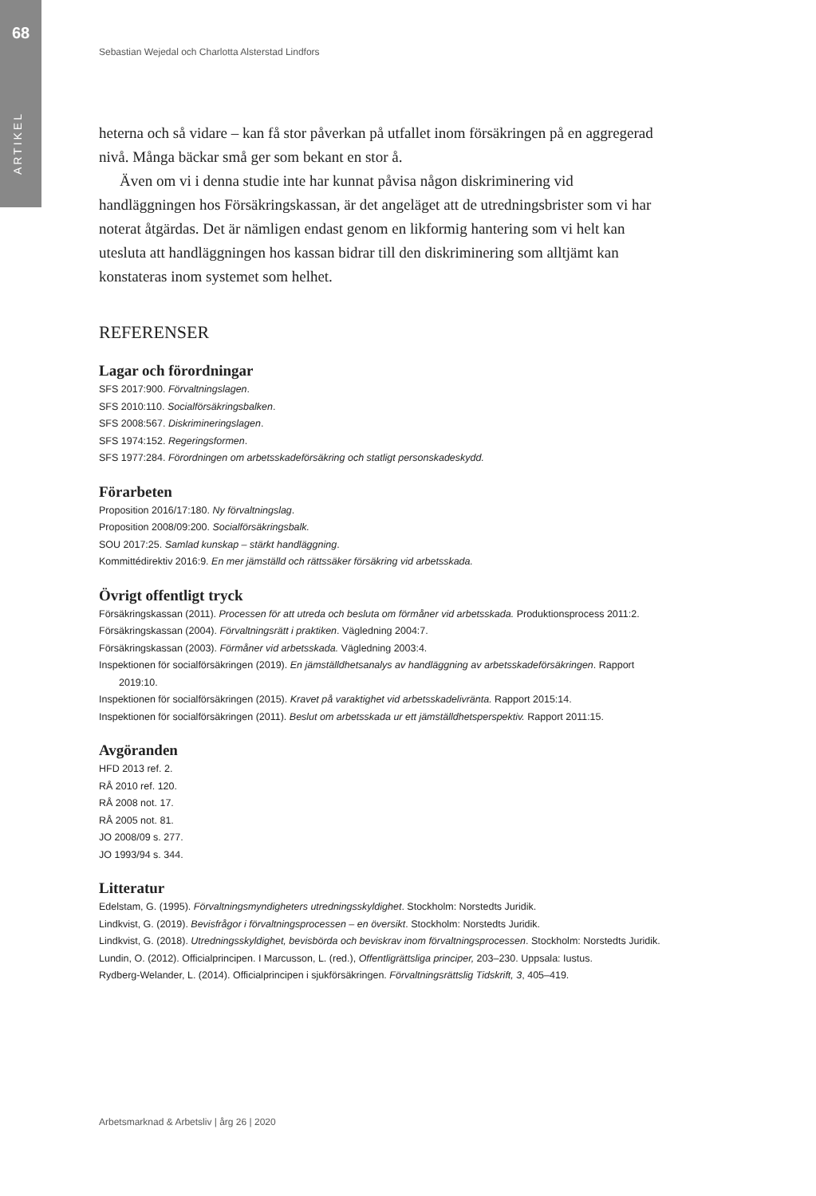68
ARTIKEL
Sebastian Wejedal och Charlotta Alsterstad Lindfors
heterna och så vidare – kan få stor påverkan på utfallet inom försäkringen på en aggregerad nivå. Många bäckar små ger som bekant en stor å.
Även om vi i denna studie inte har kunnat påvisa någon diskriminering vid handläggningen hos Försäkringskassan, är det angeläget att de utredningsbrister som vi har noterat åtgärdas. Det är nämligen endast genom en likformig hantering som vi helt kan utesluta att handläggningen hos kassan bidrar till den diskriminering som alltjämt kan konstateras inom systemet som helhet.
REFERENSER
Lagar och förordningar
SFS 2017:900. Förvaltningslagen.
SFS 2010:110. Socialförsäkringsbalken.
SFS 2008:567. Diskrimineringslagen.
SFS 1974:152. Regeringsformen.
SFS 1977:284. Förordningen om arbetsskadeförsäkring och statligt personskadeskydd.
Förarbeten
Proposition 2016/17:180. Ny förvaltningslag.
Proposition 2008/09:200. Socialförsäkringsbalk.
SOU 2017:25. Samlad kunskap – stärkt handläggning.
Kommittédirektiv 2016:9. En mer jämställd och rättssäker försäkring vid arbetsskada.
Övrigt offentligt tryck
Försäkringskassan (2011). Processen för att utreda och besluta om förmåner vid arbetsskada. Produktionsprocess 2011:2.
Försäkringskassan (2004). Förvaltningsrätt i praktiken. Vägledning 2004:7.
Försäkringskassan (2003). Förmåner vid arbetsskada. Vägledning 2003:4.
Inspektionen för socialförsäkringen (2019). En jämställdhetsanalys av handläggning av arbetsskadeförsäkringen. Rapport 2019:10.
Inspektionen för socialförsäkringen (2015). Kravet på varaktighet vid arbetsskadelivränta. Rapport 2015:14.
Inspektionen för socialförsäkringen (2011). Beslut om arbetsskada ur ett jämställdhetsperspektiv. Rapport 2011:15.
Avgöranden
HFD 2013 ref. 2.
RÅ 2010 ref. 120.
RÅ 2008 not. 17.
RÅ 2005 not. 81.
JO 2008/09 s. 277.
JO 1993/94 s. 344.
Litteratur
Edelstam, G. (1995). Förvaltningsmyndigheters utredningsskyldighet. Stockholm: Norstedts Juridik.
Lindkvist, G. (2019). Bevisfrågor i förvaltningsprocessen – en översikt. Stockholm: Norstedts Juridik.
Lindkvist, G. (2018). Utredningsskyldighet, bevisbörda och beviskrav inom förvaltningsprocessen. Stockholm: Norstedts Juridik.
Lundin, O. (2012). Officialprincipen. I Marcusson, L. (red.), Offentligrättsliga principer, 203–230. Uppsala: Iustus.
Rydberg-Welander, L. (2014). Officialprincipen i sjukförsäkringen. Förvaltningsrättslig Tidskrift, 3, 405–419.
Arbetsmarknad & Arbetsliv | årg 26 | 2020